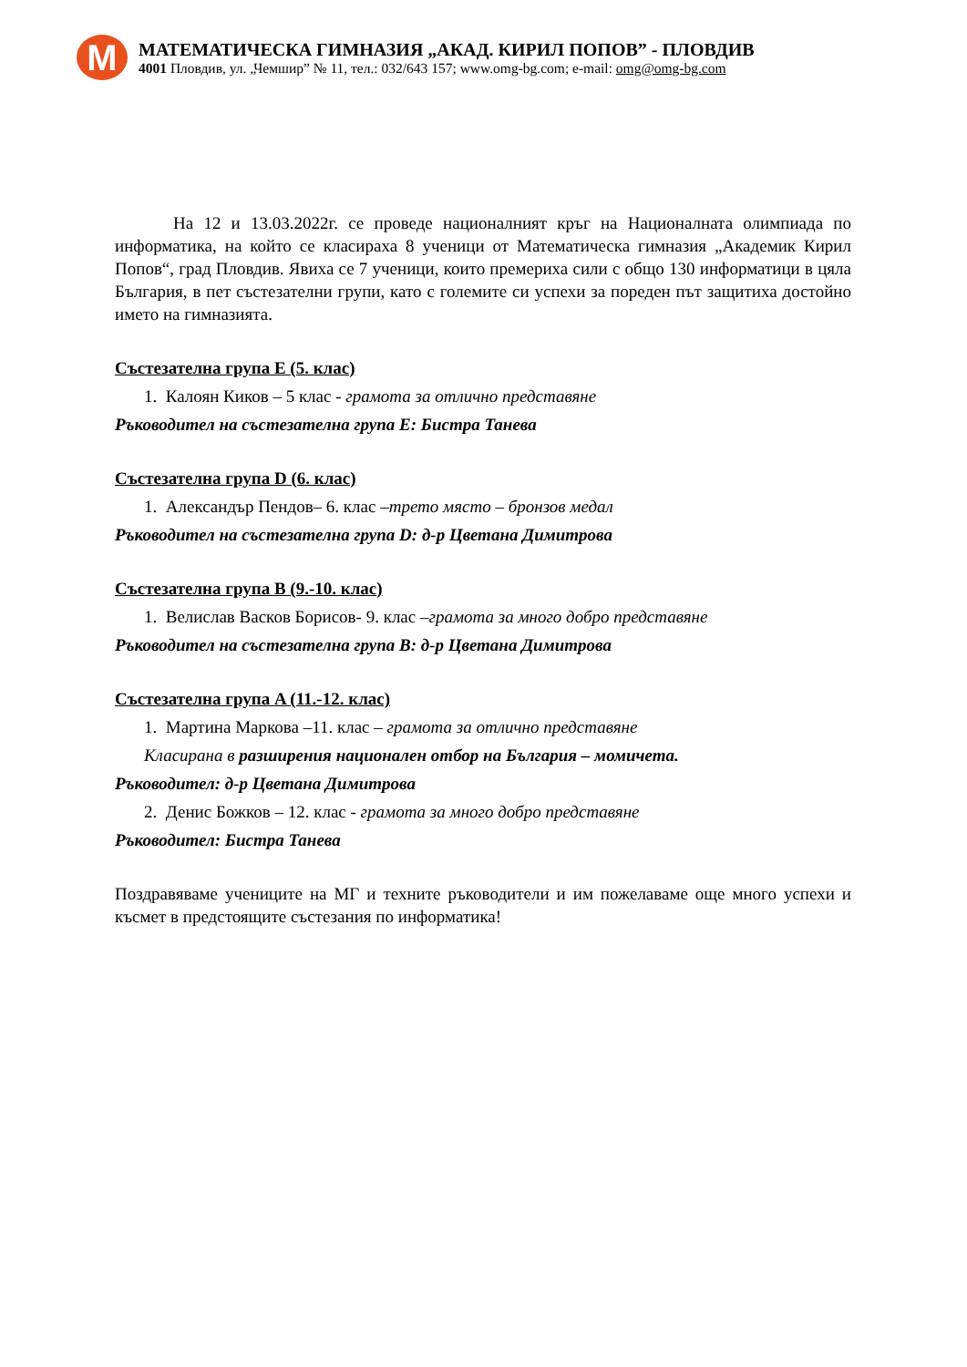M
МАТЕМАТИЧЕСКА ГИМНАЗИЯ „АКАД. КИРИЛ ПОПОВ” - ПЛОВДИВ
4001 Пловдив, ул. „Чемшир” № 11, тел.: 032/643 157; www.omg-bg.com; e-mail: omg@omg-bg.com
На 12 и 13.03.2022г. се проведе националният кръг на Националната олимпиада по информатика, на който се класираха 8 ученици от Математическа гимназия „Академик Кирил Попов“, град Пловдив. Явиха се 7 ученици, които премериха сили с общо 130 информатици в цяла България, в пет състезателни групи, като с големите си успехи за пореден път защитиха достойно името на гимназията.
Състезателна група E (5. клас)
1. Калоян Киков – 5 клас - грамота за отлично представяне
Ръководител на състезателна група E: Бистра Танева
Състезателна група D (6. клас)
1. Александър Пендов– 6. клас –трето място – бронзов медал
Ръководител на състезателна група D: д-р Цветана Димитрова
Състезателна група B (9.-10. клас)
1. Велислав Васков Борисов- 9. клас –грамота за много добро представяне
Ръководител на състезателна група B: д-р Цветана Димитрова
Състезателна група A (11.-12. клас)
1. Мартина Маркова –11. клас – грамота за отлично представяне
Класирана в разширения национален отбор на България – момичета.
Ръководител: д-р Цветана Димитрова
2. Денис Божков – 12. клас - грамота за много добро представяне
Ръководител: Бистра Танева
Поздравяваме учениците на МГ и техните ръководители и им пожелаваме още много успехи и късмет в предстоящите състезания по информатика!